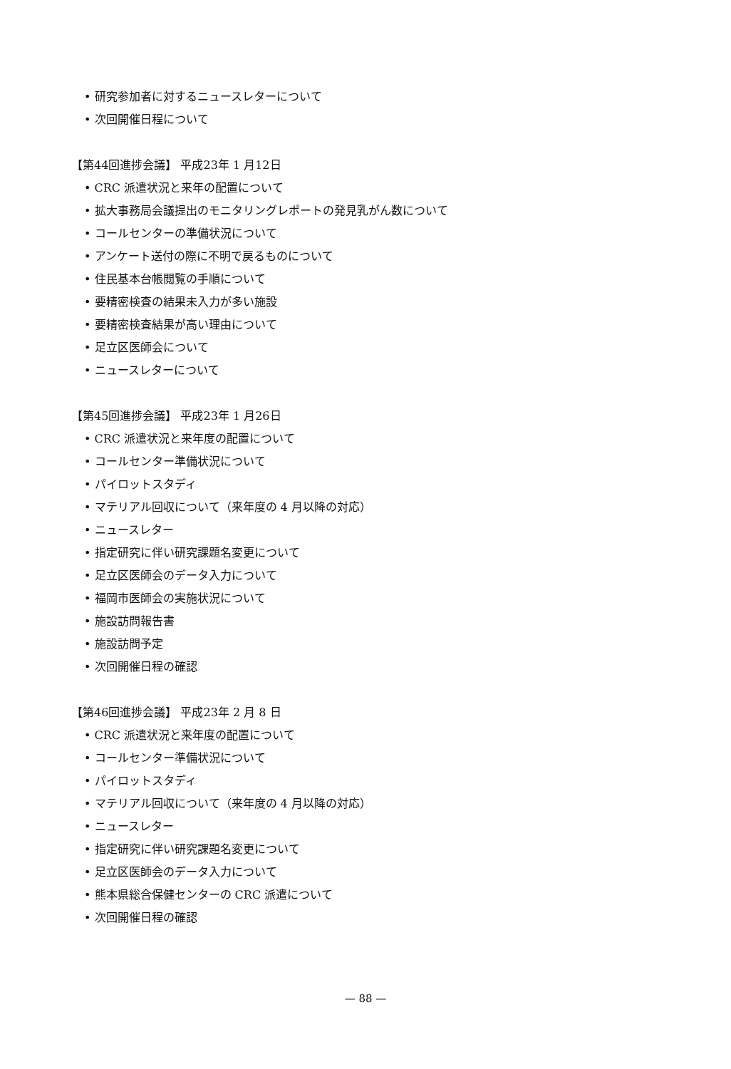• 研究参加者に対するニュースレターについて
• 次回開催日程について
【第44回進捗会議】 平成23年 1 月12日
• CRC 派遣状況と来年の配置について
• 拡大事務局会議提出のモニタリングレポートの発見乳がん数について
• コールセンターの準備状況について
• アンケート送付の際に不明で戻るものについて
• 住民基本台帳閲覧の手順について
• 要精密検査の結果未入力が多い施設
• 要精密検査結果が高い理由について
• 足立区医師会について
• ニュースレターについて
【第45回進捗会議】 平成23年 1 月26日
• CRC 派遣状況と来年度の配置について
• コールセンター準備状況について
• パイロットスタディ
• マテリアル回収について（来年度の 4 月以降の対応）
• ニュースレター
• 指定研究に伴い研究課題名変更について
• 足立区医師会のデータ入力について
• 福岡市医師会の実施状況について
• 施設訪問報告書
• 施設訪問予定
• 次回開催日程の確認
【第46回進捗会議】 平成23年 2 月 8 日
• CRC 派遣状況と来年度の配置について
• コールセンター準備状況について
• パイロットスタディ
• マテリアル回収について（来年度の 4 月以降の対応）
• ニュースレター
• 指定研究に伴い研究課題名変更について
• 足立区医師会のデータ入力について
• 熊本県総合保健センターの CRC 派遣について
• 次回開催日程の確認
— 88 —